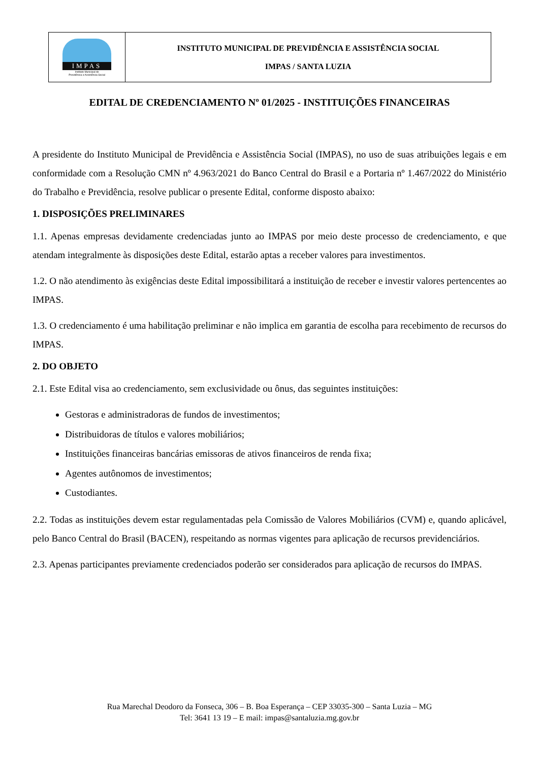IMPAS
Instituto Municipal de
Previdência e Assistência Social
INSTITUTO MUNICIPAL DE PREVIDÊNCIA E ASSISTÊNCIA SOCIAL
IMPAS / SANTA LUZIA
EDITAL DE CREDENCIAMENTO Nº 01/2025 - INSTITUIÇÕES FINANCEIRAS
A presidente do Instituto Municipal de Previdência e Assistência Social (IMPAS), no uso de suas atribuições legais e em conformidade com a Resolução CMN nº 4.963/2021 do Banco Central do Brasil e a Portaria nº 1.467/2022 do Ministério do Trabalho e Previdência, resolve publicar o presente Edital, conforme disposto abaixo:
1. DISPOSIÇÕES PRELIMINARES
1.1. Apenas empresas devidamente credenciadas junto ao IMPAS por meio deste processo de credenciamento, e que atendam integralmente às disposições deste Edital, estarão aptas a receber valores para investimentos.
1.2. O não atendimento às exigências deste Edital impossibilitará a instituição de receber e investir valores pertencentes ao IMPAS.
1.3. O credenciamento é uma habilitação preliminar e não implica em garantia de escolha para recebimento de recursos do IMPAS.
2. DO OBJETO
2.1. Este Edital visa ao credenciamento, sem exclusividade ou ônus, das seguintes instituições:
Gestoras e administradoras de fundos de investimentos;
Distribuidoras de títulos e valores mobiliários;
Instituições financeiras bancárias emissoras de ativos financeiros de renda fixa;
Agentes autônomos de investimentos;
Custodiantes.
2.2. Todas as instituições devem estar regulamentadas pela Comissão de Valores Mobiliários (CVM) e, quando aplicável, pelo Banco Central do Brasil (BACEN), respeitando as normas vigentes para aplicação de recursos previdenciários.
2.3. Apenas participantes previamente credenciados poderão ser considerados para aplicação de recursos do IMPAS.
Rua Marechal Deodoro da Fonseca, 306 – B. Boa Esperança – CEP 33035-300 – Santa Luzia – MG
Tel: 3641 13 19 – E mail: impas@santaluzia.mg.gov.br